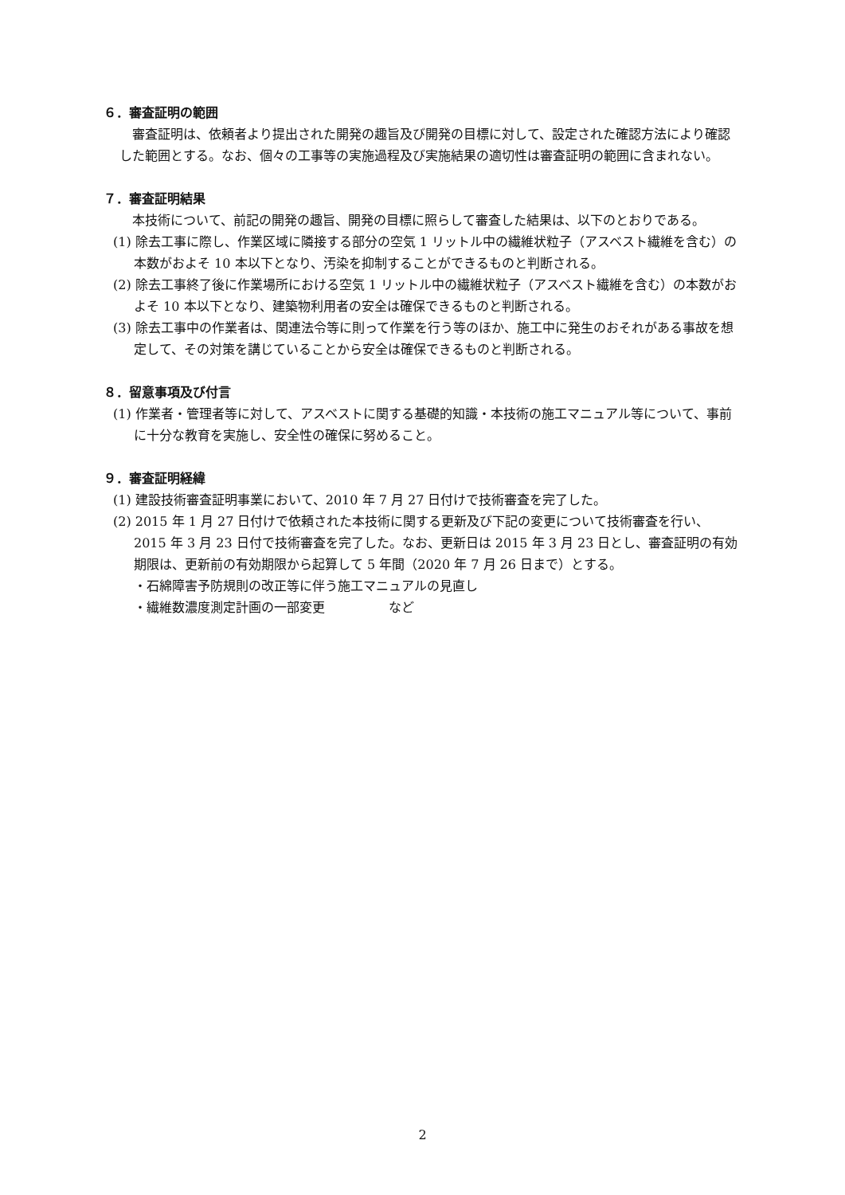６．審査証明の範囲
審査証明は、依頼者より提出された開発の趣旨及び開発の目標に対して、設定された確認方法により確認した範囲とする。なお、個々の工事等の実施過程及び実施結果の適切性は審査証明の範囲に含まれない。
７．審査証明結果
本技術について、前記の開発の趣旨、開発の目標に照らして審査した結果は、以下のとおりである。
(1) 除去工事に際し、作業区域に隣接する部分の空気 1 リットル中の繊維状粒子（アスベスト繊維を含む）の本数がおよそ 10 本以下となり、汚染を抑制することができるものと判断される。
(2) 除去工事終了後に作業場所における空気 1 リットル中の繊維状粒子（アスベスト繊維を含む）の本数がおよそ 10 本以下となり、建築物利用者の安全は確保できるものと判断される。
(3) 除去工事中の作業者は、関連法令等に則って作業を行う等のほか、施工中に発生のおそれがある事故を想定して、その対策を講じていることから安全は確保できるものと判断される。
８．留意事項及び付言
(1) 作業者・管理者等に対して、アスベストに関する基礎的知識・本技術の施工マニュアル等について、事前に十分な教育を実施し、安全性の確保に努めること。
９．審査証明経緯
(1) 建設技術審査証明事業において、2010 年 7 月 27 日付けで技術審査を完了した。
(2) 2015 年 1 月 27 日付けで依頼された本技術に関する更新及び下記の変更について技術審査を行い、2015 年 3 月 23 日付で技術審査を完了した。なお、更新日は 2015 年 3 月 23 日とし、審査証明の有効期限は、更新前の有効期限から起算して 5 年間（2020 年 7 月 26 日まで）とする。
・石綿障害予防規則の改正等に伴う施工マニュアルの見直し
・繊維数濃度測定計画の一部変更　　　　　など
2